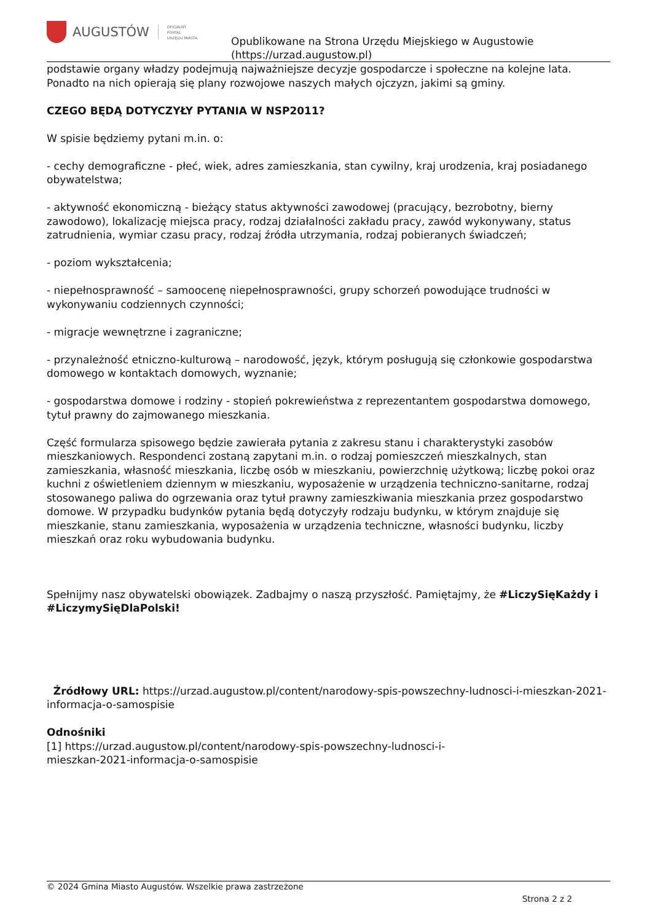AUGUSTÓW
OFICJALNY
PORTAL
URZĘDU MIASTA
Opublikowane na Strona Urzędu Miejskiego w Augustowie
(https://urzad.augustow.pl)
podstawie organy władzy podejmują najważniejsze decyzje gospodarcze i społeczne na kolejne lata. Ponadto na nich opierają się plany rozwojowe naszych małych ojczyzn, jakimi są gminy.
CZEGO BĘDĄ DOTYCZYŁY PYTANIA W NSP2011?
W spisie będziemy pytani m.in. o:
- cechy demograficzne - płeć, wiek, adres zamieszkania, stan cywilny, kraj urodzenia, kraj posiadanego obywatelstwa;
- aktywność ekonomiczną - bieżący status aktywności zawodowej (pracujący, bezrobotny, bierny zawodowo), lokalizację miejsca pracy, rodzaj działalności zakładu pracy, zawód wykonywany, status zatrudnienia, wymiar czasu pracy, rodzaj źródła utrzymania, rodzaj pobieranych świadczeń;
- poziom wykształcenia;
- niepełnosprawność – samoocenę niepełnosprawności, grupy schorzeń powodujące trudności w wykonywaniu codziennych czynności;
- migracje wewnętrzne i zagraniczne;
- przynależność etniczno-kulturową – narodowość, język, którym posługują się członkowie gospodarstwa domowego w kontaktach domowych, wyznanie;
- gospodarstwa domowe i rodziny - stopień pokrewieństwa z reprezentantem gospodarstwa domowego, tytuł prawny do zajmowanego mieszkania.
Część formularza spisowego będzie zawierała pytania z zakresu stanu i charakterystyki zasobów mieszkaniowych. Respondenci zostaną zapytani m.in. o rodzaj pomieszczeń mieszkalnych, stan zamieszkania, własność mieszkania, liczbę osób w mieszkaniu, powierzchnię użytkową; liczbę pokoi oraz kuchni z oświetleniem dziennym w mieszkaniu, wyposażenie w urządzenia techniczno-sanitarne, rodzaj stosowanego paliwa do ogrzewania oraz tytuł prawny zamieszkiwania mieszkania przez gospodarstwo domowe. W przypadku budynków pytania będą dotyczyły rodzaju budynku, w którym znajduje się mieszkanie, stanu zamieszkania, wyposażenia w urządzenia techniczne, własności budynku, liczby mieszkań oraz roku wybudowania budynku.
Spełnijmy nasz obywatelski obowiązek. Zadbajmy o naszą przyszłość. Pamiętajmy, że #LiczySięKażdy i #LiczymySięDlaPolski!
Źródłowy URL: https://urzad.augustow.pl/content/narodowy-spis-powszechny-ludnosci-i-mieszkan-2021-informacja-o-samospisie
Odnośniki
[1] https://urzad.augustow.pl/content/narodowy-spis-powszechny-ludnosci-i-
mieszkan-2021-informacja-o-samospisie
© 2024 Gmina Miasto Augustów. Wszelkie prawa zastrzeżone
Strona 2 z 2